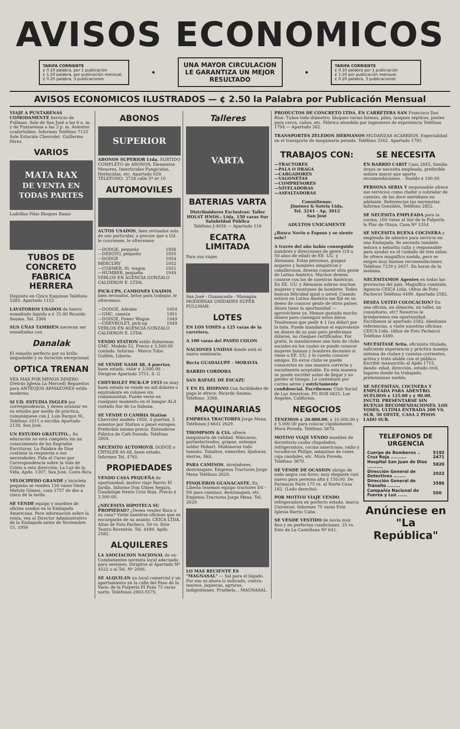AVISOS ECONOMICOS
TARIFA CORRIENTE
¢ 0.10 palabra, por 1 publicación
¢ 1.50 palabra, por publicación mensual.
¢ 0.20 palabra, 3 publicaciones
◆
UNA MAYOR CIRCULACION LE GARANTIZA UN MEJOR RESULTADO
◆
TARIFA CORRIENTE
¢ 0.10 palabra por 1 publicación
¢ 1.50 por publicación mensual.
¢ 0.20 palabra, 3 publicaciones
AVISOS ECONOMICOS ILUSTRADOS — ¢ 2.50 la Palabra por Publicación Mensual
VIAJE A PUNTARENAS COMODAMENTE Servicio de Pullman. Sale de San José a las 6 a. m. y de Puntarenas a las 3 p. m. Asientos confortables. Informes Teléfono 7125 Sale Estación Chevrolet. Guillermo Pérez.
VARIOS
MATA RAX
DE VENTA EN TODAS PARTES
Ladrillos Pilas Bloques Basas
TUBOS DE CONCRETO FABRICA HERRERA
Depósito en Cinco Esquinas Teléfono 5285. Apartado 1153
LAVATORIOS USADOS de hierro esmaltado liquido a ¢ 35.00 Ricardo Sauma. Tel. 3368
SUS UÑAS TAMBIEN merecen ser esmaltadas con
Danalak
El esmalte perfecto por su brillo inigualable y su duración excepcional.
OPTICA TRENAN
VEA MAS POR MENOS DINERO
(Detrás Iglesia La Merced) Repuestos para ANTEOJOS ARMAZONES estilo moderno.
SI UD. ESTUDIA INGLES por correspondencia, y desea avanzar en su estudio por medio de práctica, comuníquese con J. Luis Burgos M., Teléfono 1011 o escriba Apartado 2130, San José.
UN ESTUDIO GRATUITO... Su educación no está completa sin un conocimiento de las Sagradas Escrituras. La Palabra de Dios contiene la respuesta a sus necesidades. Pida el Curso por Correspondencia sobre la vida de Cristo a esta dirección: La Luz de la Vida, Apdo. 1307, San José, Costa Rica.
VELOCIPEDO GRANDE y bicicleta pequeña se venden 150 varas Oeste Matute Gómez, casa 1757 de dos a cinco de la tarde.
SE VENDE equipo y muebles de oficina usados en la Embajada Americana. Para información sobre la renta, vea al Director Administrativo de la Embajada antes de Noviembre 15, 1956
ABONOS
SUPERIOR
ABONOS SUPERIOR Ltda. SURTIDO COMPLETO de ABONOS, Elementos Menores, Insecticidas Fungicidas, Herbicidas, etc. Apartado 629. TELEFONO: 3728 calle 5ª av 10
AUTOMOVILES
AUTOS USADOS, bien revisados solo de uso particular, a precios que a Ud. le convienen, le ofrecemos:
| —DODGE, pequeño | 1956 |
| —DESOTO, pequeño | 1955 |
| —DODGE | 1954 |
| MERCURY | 1952 |
| —COSMER, St. wagon | 1951 |
| —HUMBER, pequeño | 1949 |
VERLOS EN AGENCIA GONZALO CALDERON E. LTDA.
PICK-UPS, CAMIONES USADOS bien revisados, listos para trabajar, le ofrecemos:
| —DODGE, Adrales | 1954 |
| —GMC, camión | 1951 |
| —DODGE, Power Wagon | 1949 |
| —CHEVROLET, pick-up | 1949 |
VERLOS EN AGENCIA GONZALO CALDERON E. LTDA.
VENDO STATION estilo Suburman GMC. Modelo 52. Precio ¢ 5.500.00 contado. Informa - Marco Tulio Guillén, Liberia.
SE VENDE NASH 48, 4 puertas, buen estado, valor ¢ 3.500.00. - Dirigirse Apartado 3751. S. G
CHEVROLET PICK-UP 1953 en muy buen estado se vende en mil dólares o equivalente en colones sin comisionistas. Puede verse en cualquier momento en el hangar ALA costado Sur de La Sabana.
SE VENDE O CAMBIA Station Chevrolet modelo 1950, 4 puertas, 3 asientos por Station o panel europea. Preferible mismo precio. Entenderse Fábrica de Café Dorado. Teléfono 2804.
NECESITO AUTOMOVIL DODGE o CRYSLER 46-48, buen estado. Informes Tel. 4765.
PROPIEDADES
VENDO CASA PEQUEÑA de oportunidad, motivo viaje Barrio El Jardín. Informe Don Ulises Segura. Guadalupe frente Cruz Roja. Precio ¢ 3.500.00.
¿NECESITA HIPOTECA SU PROPIEDAD? ¿Desea vender finca o su casa? Visite nuestras oficinas que se encargarán de su asunto. CEICA LTDA. Altos de Foto Pacheco. 50 vs. Este Teatro Raventós. Tel. 4499. Apdo. 2582.
ALQUILERES
LA ASOCIACION NACIONAL de ex-Combatientes necesita local adecuado para sesiones. Dirigirse al Apartado Nº 4522 o al Tel. Nº 2046.
SE ALQUILAN un local comercial y un apartamiento en la calle del Paso de la Vaca: de la Pulpería El Poás 75 varas norte. Teléfonos 2903-5575.
Talleres
VARTA
BATERIAS VARTA
Distribuidores Exclusivos: Taller HOLST HNOS.: Ltda. 150 varas Sur Salubridad Pública
Teléfono J-4056 — Apartado 118
ECATRA LIMITADA
Para sus viajes
San José - Guanacaste - Managua. MODERNAS UNIDADES SUPER PULLMAN.
LOTES
EN LOS YOSES a 125 varas de la carretera.
A 100 varas del PASEO COLON
NACIONES UNIDAS donde está el nuevo seminario.
Recta GUADALUPE - MORAVIA
BARRIO CORDOBA
SAN RAFAEL DE ESCAZU
Y EN EL HISPANO Con facilidades de pago le ofrece: Ricardo Sauma: Teléfono: 3368.
MAQUINARIAS
EMPRESA TRACTORES Jorge Mena. Teléfonos J-6641 2629.
THOMPSON & CIA. ofrece maquinaria de calidad. Máscaras, portaelectrodos, grapas, anteojos soldar Hobart. Muñoneras todo tamaño. Taladros, esmeriles, lijadoras, sierras, Skil.
PARA CAMINOS, niveladores, destronques. Empresa Tractores Jorge Mena Teléfono 2629.
FINQUEROS GUANACASTE. En Liberia tenemos equipo tractores D4 - D6 para caminos, destronques, etc. Empresa Tractores Jorge Mena. Tel. 2629.
LO MAS RECIENTE ES "MAGNASAL" — Sal para el hígado. Por eso es ahora lo indicado, contra: mareos, jaquecas, agruras, indigestiones. Pruébela... MAGNASAL.
PRODUCTOS DE CONCRETO LTDA. EN CARRETERA SAN Francisco Dos Ríos. Tubos todo diámetro, bloques varias formas, pilas, tanques sépticos, postes para cerca, caños, etc. Fábrica atendida por ingenieros de experiencia Teléfono 1794.— Apartado 362.
TRANSPORTES ZELEDON HERMANOS MUDANZAS ACARREOS. Especialidad en el transporte de maquinaria pesada. Teléfono 3162. Apartado 1793
TRABAJOS CON:
—TRACTORES
—PALA O DRAGA
—CARGADORES
—VAGONETAS
—COMPRESORES
—NIVELADORAS
—ASFALTADORAS
Consúltenos:
Jiménez & Sotela Ltda.
Tel. 3241 - Ap. 3012
San José
ADULTOS UNICAMENTE
¿Busca Novio o Esposo y se siente solo?
A través del año había conseguido nombres y direcciones de gente (18 a 50 años de edad) de EE. UU. y Alemania. Estas personas, guapas mujeres y hombres simpáticos y caballerosos, desean conocer otra gente de Latino América. Muchos desean casarse con los de nuestras Américas. En EE. UU. y Alemania sobran muchas mujeres y montones de hombres. Todos buscan felicidad igual a usted. Cuando estuve en Latino América me fijé en su deseo de conocer gente de otros países. Ahora tiene la oportunidad — aprovéchese ya. Hemos gastado mucho dinero para conseguir estos datos. Tendremos que pedir $ 1 (un dólar) por la lista. Puede mandarnos el equivalente en dinero de su país pero preferimos dólares, no cheques certificados. Por gratis, le mandaremos una lista de clubs sociales en los cuales se puede conocer mujeres buenas y hombres decentes si viene a EE. UU. y le cuesta conocer amigos. En estos clubs se puede conocerlos en una manera correcta y socialmente aceptable. En esta manera se puede escribir antes de llegar y no perder el tiempo. Le contestaré por correo aéreo y estrictamente confidencial. Escríbenos: Club Social de Las Américas, PO BOX 6825, Los Angeles, California.
NEGOCIOS
TENEMOS ¢ 20.000.00, ¢ 10.000.00 y ¢ 5.000.00 para colocar rápidamente. Mora Poveda. Teléfono 3870.
MOTIVO VIAJE VENDO muebles de dormitorio caoba chapolados, refrigeradora, cocina americana; radio y tocadiscos Philips, máquinas de coser, caja caudales, etc. Mora Poveda. Teléfono 3870.
SE VENDE DE OCASION abrigo de seda negra con forro; muy elegante casi nuevo para persona alta ¢ 150.00. De Farmacia París 175 vs. al Norte Casa 182. (Lado derecho).
POR MOTIVO VIAJE VENDO refrigeradora en perfecto estado, marca Universal. Informes 75 varas Este Iglesia Barrio Cuba.
SE VENDE VESTIDO de novia muy fino y en perfectas condiciones. 25 vs. Este de La Castellana Nº 641.
SE NECESITA
EN BARRIO CARIT Casa 2845, familia Araya se necesita empleada, preferible señora mayor que aporte recomendaciones. - Sueldo ¢ 100.00
PERSONA SERIA Y responsable ofrece sus servicios como chofer o cobrador de cuentas, de las doce meridiano en adelante. Referencias las necesarias. Informa González, Teléfono 2852.
SE NECESITA EMPLEADA para la cocina, 100 varas al Sur de la Pulpería la Flor de Otoya, Casa Nº 1354
SE NECESITA BUENA COCINERA y empleada de adentro para servicio en una Embajada. Se necesita también señora o señorita culta y responsable para ayudar en el cuidado de tres niños. Se ofrece magnífico sueldo, pero se exigen muy buenas recomendaciones. Teléfono 7239 y 2657. En horas de la mañana.
NECESITAMOS Agentes en todas las provincias del país. Magnífica comisión. Agencia CEICA Ltda. (Altos de Foto Pacheco) Teléfono 4499. Apartado 2582.
DESEA USTED COLOCACION? En una oficina, un almacén, un taller, un consultorio, etc? Nosotros le brindaremos esa oportunidad. Escríbanos al apartado 2582, dándonos referencias, o visite nuestras oficinas. CEICA Ltda. (Altos de Foto Pacheco) Teléfono 4499.
NECESITASE Srita. oficinista titulada, suficiente experiencia y práctica manejo sistema de clubes y cuentas corrientes, activa y trato afable con el público. Escribir manuscrito al Apdo 1715, dando: edad, dirección, estado civil, lugares donde ha trabajado, pretensiones sueldo.
SE NECESITAN. COCINERA Y EMPLEADA PARA ADENTRO. SUELDOS ¢ 125.00 y ¢ 90.00. INUTIL PRESENTARSE SIN BUENAS RECOMENDACIONES. LOS YOSES, ULTIMA ENTRADA 200 VS. SUR, 50 OESTE, CASA 2 PISOS LADO SUR.
TELEFONOS DE URGENCIA
| Cuerpo de Bomberos .. | 5192 |
| Cruz Roja .......... | 2471 |
| Hospital San Juan de Dios .......... | 5820 |
| Dirección General de Detectives ........ | 2022 |
| Dirección General de Tránsito ........ | 3586 |
| Compañía Nacional de Fuerza y Luz ...... | 500 |
Anúnciese en "La República"